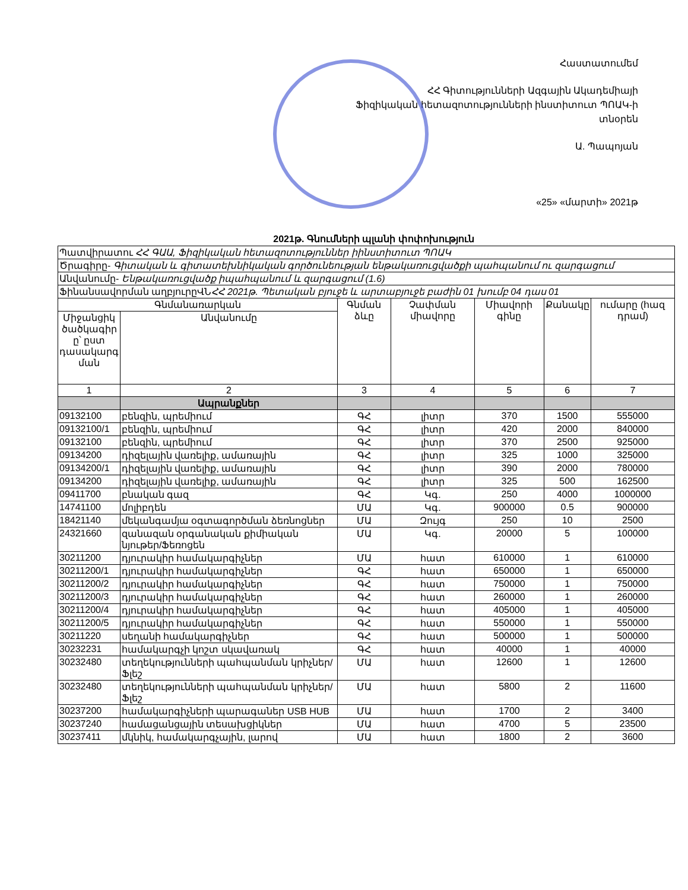Հաստատումեմ
ՀՀ Գիտությունների Ազգային Ակադեմիայի
Ֆիզիկական հետազոտությունների ինստիտուտ ՊՈԱԿ-ի տնօրեն
Ա. Պապոյան
«25» «մարտի» 2021թ
2021թ. Գնումների պլանի փոփոխություն
| Պատվիրատու ՀՀ ԳԱԱ, Ֆիզիկական հետազոտություններ իինստիտուտ ՊՈԱԿ | | | | | | |
| Ծրագիրը- Գիտական և գիտատեխնիկական գործունեության ենթակառուցվածքի պահպանում ու զարգացում | | | | | | |
| Անվանումը- Ենթակառուցվածք իպահպանում և զարգացում (1.6) | | | | | | |
| Ֆինանսավորման աղբյուրըՎՆ ՀՀ 2021թ. Պետական բյուջե և արտաբյուջե բաժին 01 խումբ 04 դաս 01 | | | | | | |
| Գնմանառարկան | | Գնման ձևը | Չափման միավորը | Միավորի գինը | Քանակը | ումարը (հազ դրամ) |
| Միջանցիկ ծածկագիր ը՝ ըստ դասակարգ ման | Անվանումը | | | | | |
| 1 | 2 | 3 | 4 | 5 | 6 | 7 |
| | Ապրանքներ | | | | | |
| 09132100 | բենզին, պրեմիում | ԳՀ | լիտր | 370 | 1500 | 555000 |
| 09132100/1 | բենզին, պրեմիում | ԳՀ | լիտր | 420 | 2000 | 840000 |
| 09132100 | բենզին, պրեմիում | ԳՀ | լիտր | 370 | 2500 | 925000 |
| 09134200 | դիզելային վառելիք, ամառային | ԳՀ | լիտր | 325 | 1000 | 325000 |
| 09134200/1 | դիզելային վառելիք, ամառային | ԳՀ | լիտր | 390 | 2000 | 780000 |
| 09134200 | դիզելային վառելիք, ամառային | ԳՀ | լիտր | 325 | 500 | 162500 |
| 09411700 | բնական գազ | ԳՀ | Կգ. | 250 | 4000 | 1000000 |
| 14741100 | մոլիբդեն | ՄԱ | Կգ. | 900000 | 0.5 | 900000 |
| 18421140 | մեկանգամյա օգտագործման ձեռնոցներ | ՄԱ | Զույգ | 250 | 10 | 2500 |
| 24321660 | զանազան օրգանական քիմիական նյութեր/Ֆեռոցեն | ՄԱ | Կգ. | 20000 | 5 | 100000 |
| 30211200 | դյուրակիր համակարգիչներ | ՄԱ | հատ | 610000 | 1 | 610000 |
| 30211200/1 | դյուրակիր համակարգիչներ | ԳՀ | հատ | 650000 | 1 | 650000 |
| 30211200/2 | դյուրակիր համակարգիչներ | ԳՀ | հատ | 750000 | 1 | 750000 |
| 30211200/3 | դյուրակիր համակարգիչներ | ԳՀ | հատ | 260000 | 1 | 260000 |
| 30211200/4 | դյուրակիր համակարգիչներ | ԳՀ | հատ | 405000 | 1 | 405000 |
| 30211200/5 | դյուրակիր համակարգիչներ | ԳՀ | հատ | 550000 | 1 | 550000 |
| 30211220 | սեղանի համակարգիչներ | ԳՀ | հատ | 500000 | 1 | 500000 |
| 30232231 | համակարգչի կոշտ սկավառակ | ԳՀ | հատ | 40000 | 1 | 40000 |
| 30232480 | տեղեկությունների պահպանման կրիչներ/ Ֆլեշ | ՄԱ | հատ | 12600 | 1 | 12600 |
| 30232480 | տեղեկությունների պահպանման կրիչներ/ Ֆլեշ | ՄԱ | հատ | 5800 | 2 | 11600 |
| 30237200 | համակարգիչների պարագաներ USB HUB | ՄԱ | հատ | 1700 | 2 | 3400 |
| 30237240 | համացանցային տեսախցիկներ | ՄԱ | հատ | 4700 | 5 | 23500 |
| 30237411 | մկնիկ, համակարգչային, լարով | ՄԱ | հատ | 1800 | 2 | 3600 |